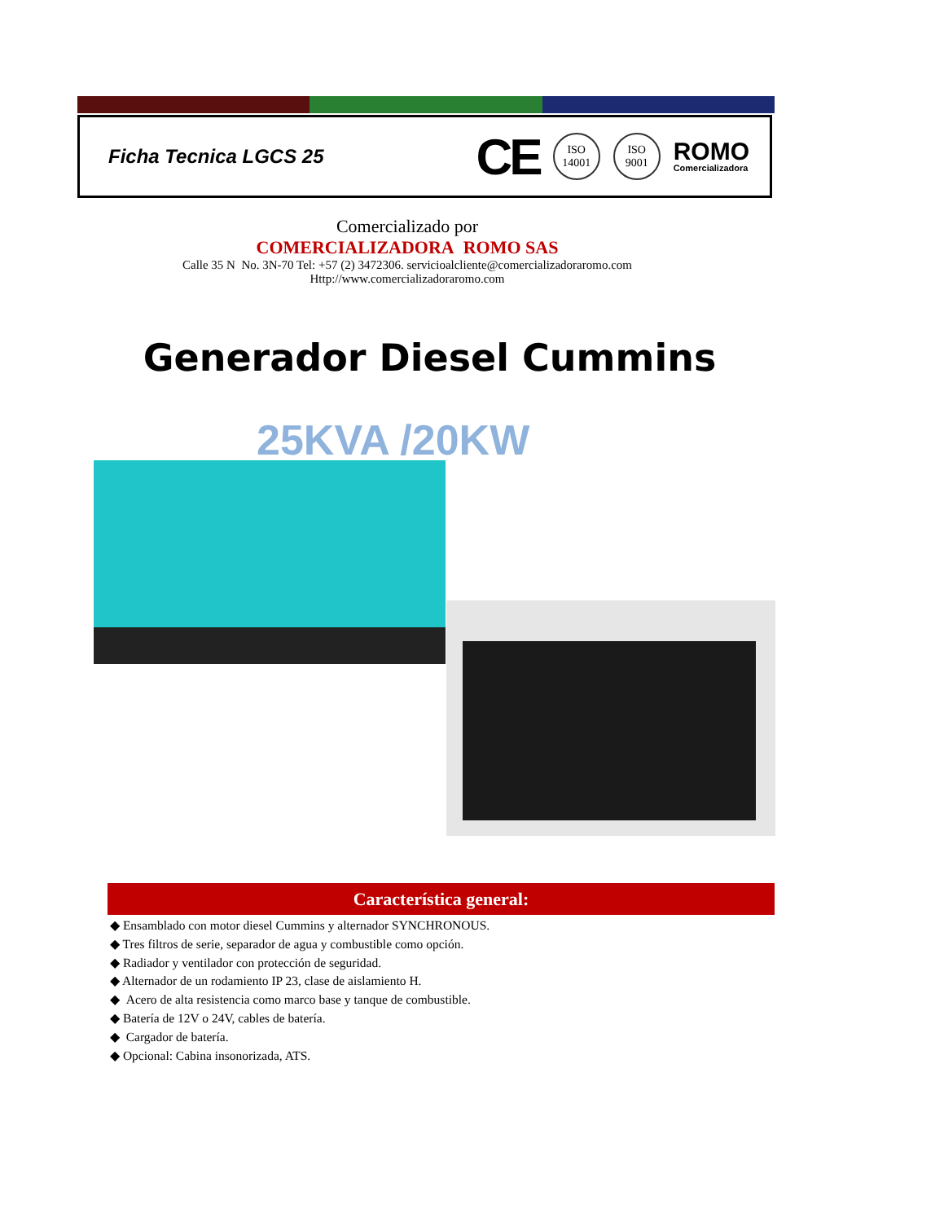Ficha Tecnica LGCS 25
CE
ISO
14001
ISO
9001
ROMO
Comercializadora
Comercializado por
COMERCIALIZADORA ROMO SAS
Calle 35 N No. 3N-70 Tel: +57 (2) 3472306. servicioalcliente@comercializadoraromo.com
Http://www.comercializadoraromo.com
Generador Diesel Cummins
25KVA /20KW
Característica general:
◆ Ensamblado con motor diesel Cummins y alternador SYNCHRONOUS.
◆ Tres filtros de serie, separador de agua y combustible como opción.
◆ Radiador y ventilador con protección de seguridad.
◆ Alternador de un rodamiento IP 23, clase de aislamiento H.
◆ Acero de alta resistencia como marco base y tanque de combustible.
◆ Batería de 12V o 24V, cables de batería.
◆ Cargador de batería.
◆ Opcional: Cabina insonorizada, ATS.